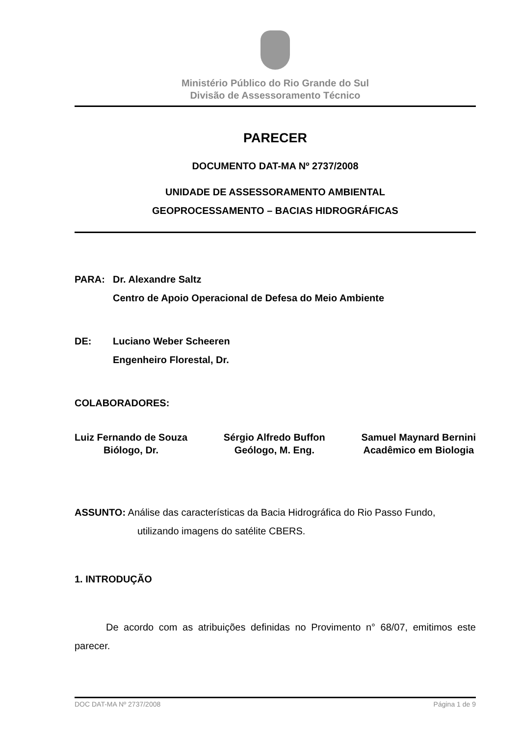Ministério Público do Rio Grande do Sul
Divisão de Assessoramento Técnico
PARECER
DOCUMENTO DAT-MA Nº 2737/2008
UNIDADE DE ASSESSORAMENTO AMBIENTAL
GEOPROCESSAMENTO – BACIAS HIDROGRÁFICAS
PARA: Dr. Alexandre Saltz
Centro de Apoio Operacional de Defesa do Meio Ambiente
DE: Luciano Weber Scheeren
Engenheiro Florestal, Dr.
COLABORADORES:
Luiz Fernando de Souza
Biólogo, Dr.
Sérgio Alfredo Buffon
Geólogo, M. Eng.
Samuel Maynard Bernini
Acadêmico em Biologia
ASSUNTO: Análise das características da Bacia Hidrográfica do Rio Passo Fundo,
utilizando imagens do satélite CBERS.
1. INTRODUÇÃO
De acordo com as atribuições definidas no Provimento n° 68/07, emitimos este parecer.
DOC DAT-MA Nº 2737/2008 Página 1 de 9